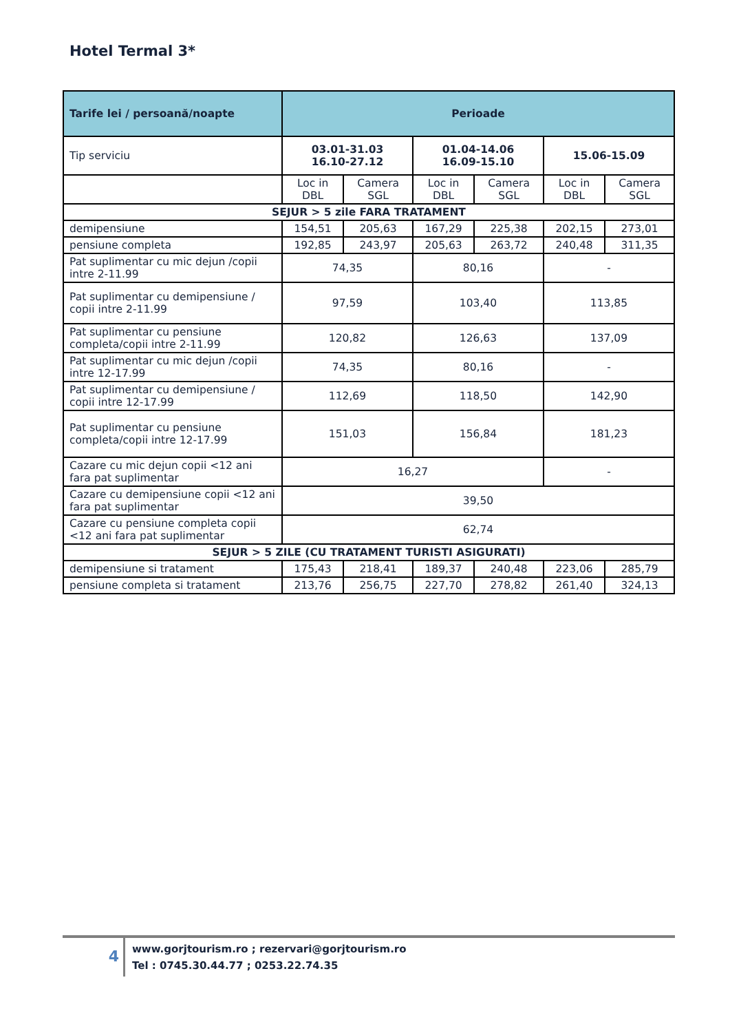Hotel Termal 3*
| Tarife lei / persoană/noapte | Perioade | | | | | |
| --- | --- | --- | --- | --- | --- | --- |
| Tip serviciu | 03.01-31.03 16.10-27.12 | | 01.04-14.06 16.09-15.10 | | 15.06-15.09 | |
| | Loc in DBL | Camera SGL | Loc in DBL | Camera SGL | Loc in DBL | Camera SGL |
| SEJUR > 5 zile FARA TRATAMENT | | | | | | |
| demipensiune | 154,51 | 205,63 | 167,29 | 225,38 | 202,15 | 273,01 |
| pensiune completa | 192,85 | 243,97 | 205,63 | 263,72 | 240,48 | 311,35 |
| Pat suplimentar cu mic dejun /copii intre 2-11.99 | 74,35 | | 80,16 | | - | |
| Pat suplimentar cu demipensiune / copii intre 2-11.99 | 97,59 | | 103,40 | | 113,85 | |
| Pat suplimentar cu pensiune completa/copii intre 2-11.99 | 120,82 | | 126,63 | | 137,09 | |
| Pat suplimentar cu mic dejun /copii intre 12-17.99 | 74,35 | | 80,16 | | - | |
| Pat suplimentar cu demipensiune / copii intre 12-17.99 | 112,69 | | 118,50 | | 142,90 | |
| Pat suplimentar cu pensiune completa/copii intre 12-17.99 | 151,03 | | 156,84 | | 181,23 | |
| Cazare cu mic dejun copii <12 ani fara pat suplimentar | 16,27 | | | | - | |
| Cazare cu demipensiune copii <12 ani fara pat suplimentar | 39,50 | | | | | |
| Cazare cu pensiune completa copii <12 ani fara pat suplimentar | 62,74 | | | | | |
| SEJUR > 5 ZILE (CU TRATAMENT TURISTI ASIGURATI) | | | | | | |
| demipensiune si tratament | 175,43 | 218,41 | 189,37 | 240,48 | 223,06 | 285,79 |
| pensiune completa si tratament | 213,76 | 256,75 | 227,70 | 278,82 | 261,40 | 324,13 |
4
www.gorjtourism.ro ; rezervari@gorjtourism.ro
Tel : 0745.30.44.77 ; 0253.22.74.35